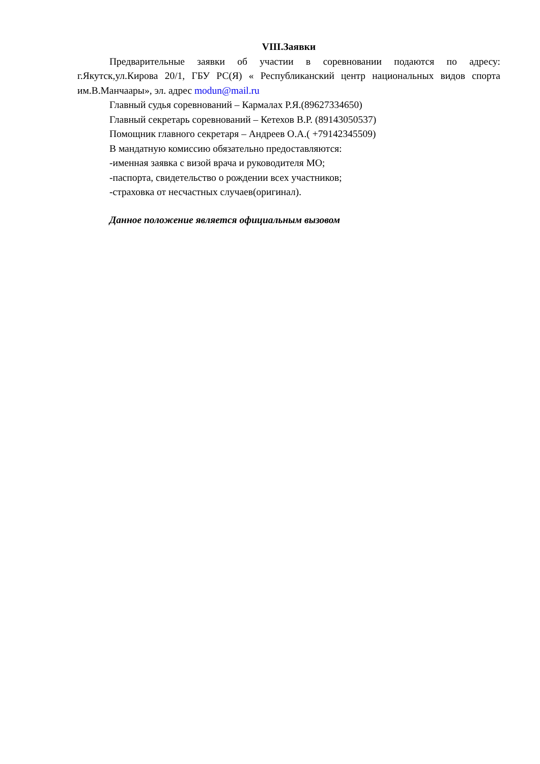VIII.Заявки
Предварительные заявки об участии в соревновании подаются по адресу: г.Якутск,ул.Кирова 20/1, ГБУ РС(Я) « Республиканский центр национальных видов спорта им.В.Манчаары», эл. адрес modun@mail.ru
Главный судья соревнований – Кармалах Р.Я.(89627334650)
Главный секретарь соревнований – Кетехов В.Р. (89143050537)
Помощник главного секретаря – Андреев О.А.( +79142345509)
В мандатную комиссию обязательно предоставляются:
-именная заявка с визой врача и руководителя МО;
-паспорта, свидетельство о рождении всех участников;
-страховка от несчастных случаев(оригинал).
Данное положение является официальным вызовом